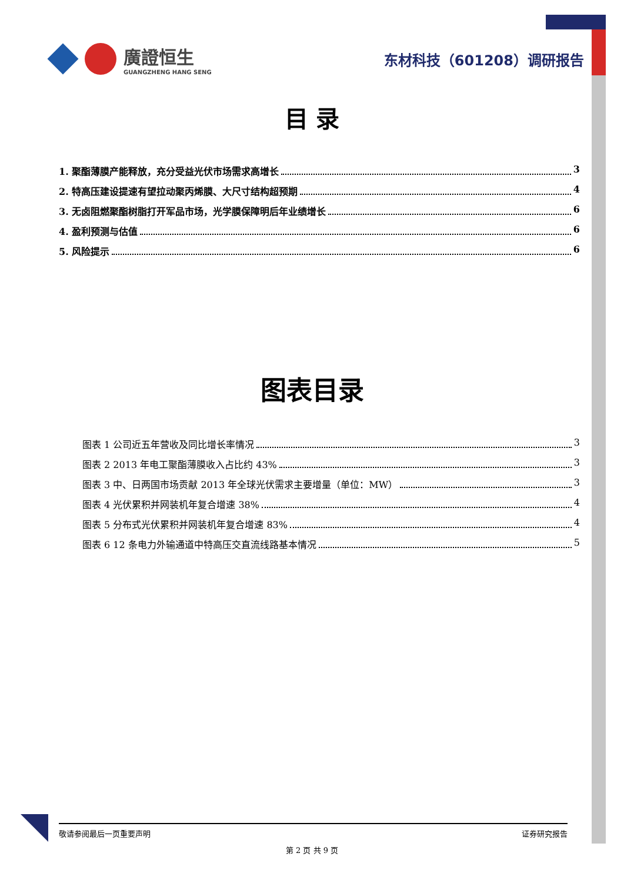廣證恒生
GUANGZHENG HANG SENG
东材科技（601208）调研报告
目 录
1. 聚酯薄膜产能释放，充分受益光伏市场需求高增长 3
2. 特高压建设提速有望拉动聚丙烯膜、大尺寸结构超预期 4
3. 无卤阻燃聚酯树脂打开军品市场，光学膜保障明后年业绩增长 6
4. 盈利预测与估值 6
5. 风险提示 6
图表目录
图表 1 公司近五年营收及同比增长率情况 3
图表 2 2013 年电工聚酯薄膜收入占比约 43% 3
图表 3 中、日两国市场贡献 2013 年全球光伏需求主要增量（单位：MW） 3
图表 4 光伏累积并网装机年复合增速 38% 4
图表 5 分布式光伏累积并网装机年复合增速 83% 4
图表 6 12 条电力外输通道中特高压交直流线路基本情况 5
敬请参阅最后一页重要声明 证券研究报告
第 2 页 共 9 页